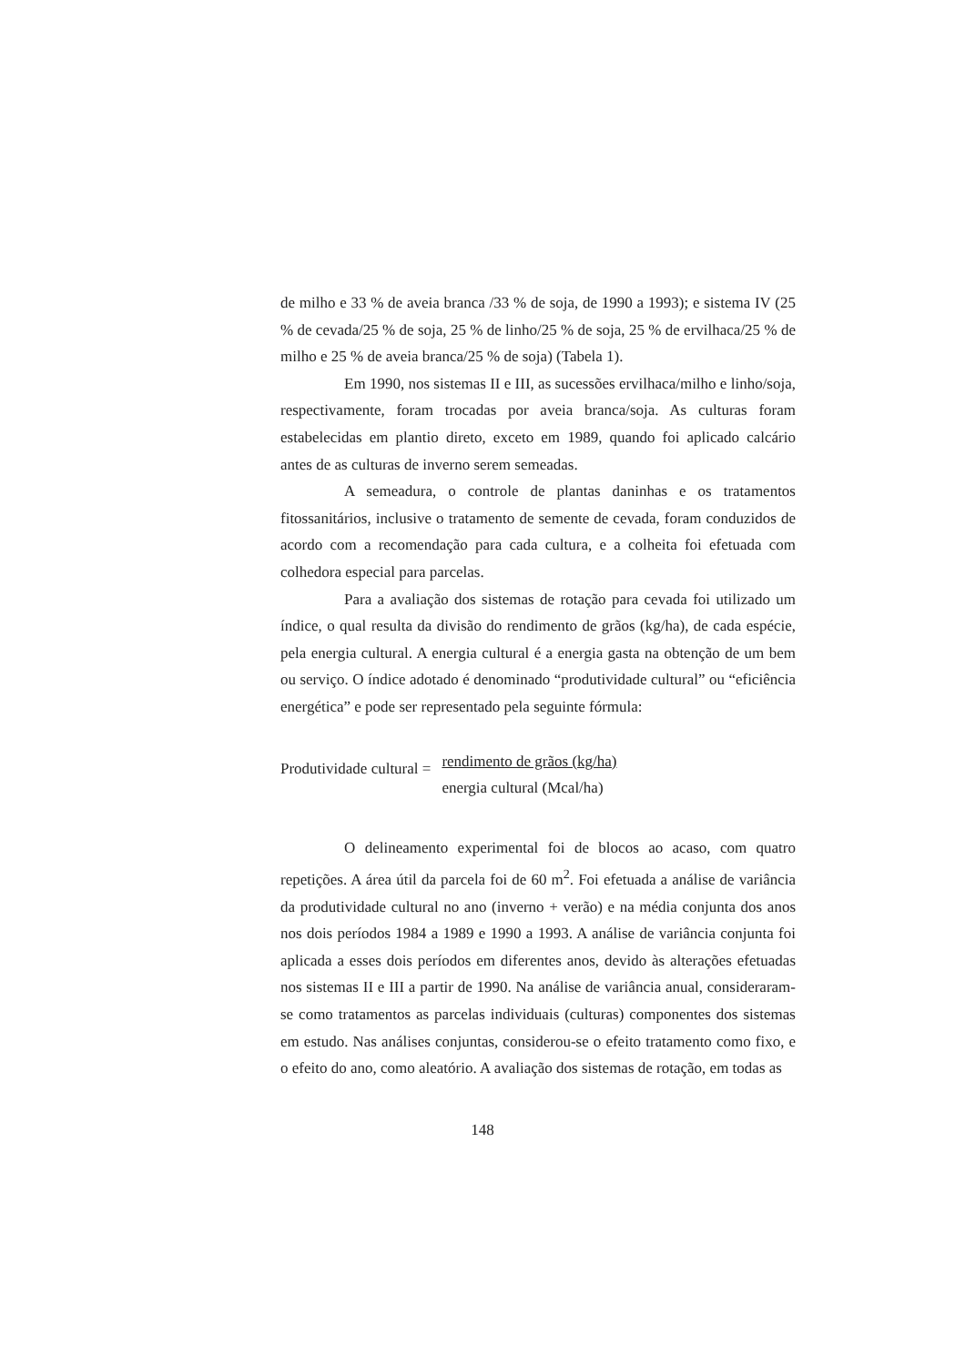de milho e 33 % de aveia branca /33 % de soja, de 1990 a 1993); e sistema IV (25 % de cevada/25 % de soja, 25 % de linho/25 % de soja, 25 % de ervilhaca/25 % de milho e 25 % de aveia branca/25 % de soja) (Tabela 1).
Em 1990, nos sistemas II e III, as sucessões ervilhaca/milho e linho/soja, respectivamente, foram trocadas por aveia branca/soja. As culturas foram estabelecidas em plantio direto, exceto em 1989, quando foi aplicado calcário antes de as culturas de inverno serem semeadas.
A semeadura, o controle de plantas daninhas e os tratamentos fitossanitários, inclusive o tratamento de semente de cevada, foram conduzidos de acordo com a recomendação para cada cultura, e a colheita foi efetuada com colhedora especial para parcelas.
Para a avaliação dos sistemas de rotação para cevada foi utilizado um índice, o qual resulta da divisão do rendimento de grãos (kg/ha), de cada espécie, pela energia cultural. A energia cultural é a energia gasta na obtenção de um bem ou serviço. O índice adotado é denominado “produtividade cultural” ou “eficiência energética” e pode ser representado pela seguinte fórmula:
Produtividade cultural =
rendimento de grãos (kg/ha)
energia cultural (Mcal/ha)
O delineamento experimental foi de blocos ao acaso, com quatro repetições. A área útil da parcela foi de 60 m<sup>2</sup>. Foi efetuada a análise de variância da produtividade cultural no ano (inverno + verão) e na média conjunta dos anos nos dois períodos 1984 a 1989 e 1990 a 1993. A análise de variância conjunta foi aplicada a esses dois períodos em diferentes anos, devido às alterações efetuadas nos sistemas II e III a partir de 1990. Na análise de variância anual, consideraram-se como tratamentos as parcelas individuais (culturas) componentes dos sistemas em estudo. Nas análises conjuntas, considerou-se o efeito tratamento como fixo, e o efeito do ano, como aleatório. A avaliação dos sistemas de rotação, em todas as
148